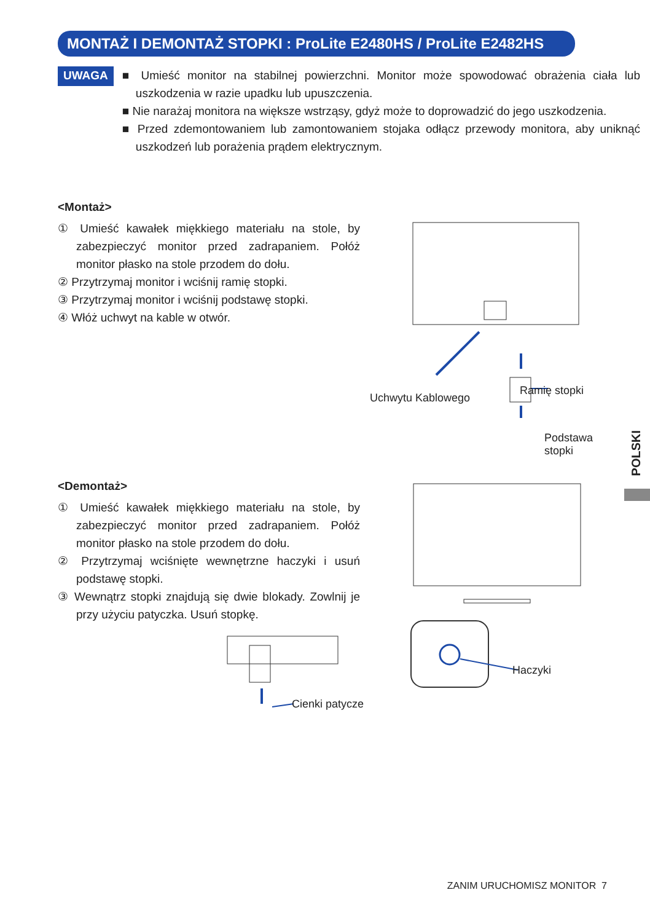MONTAŻ I DEMONTAŻ STOPKI : ProLite E2480HS / ProLite E2482HS
UWAGA
■ Umieść monitor na stabilnej powierzchni. Monitor może spowodować obrażenia ciała lub uszkodzenia w razie upadku lub upuszczenia.
■ Nie narażaj monitora na większe wstrząsy, gdyż może to doprowadzić do jego uszkodzenia.
■ Przed zdemontowaniem lub zamontowaniem stojaka odłącz przewody monitora, aby uniknąć uszkodzeń lub porażenia prądem elektrycznym.
<Montaż>
① Umieść kawałek miękkiego materiału na stole, by zabezpieczyć monitor przed zadrapaniem. Połóż monitor płasko na stole przodem do dołu.
② Przytrzymaj monitor i wciśnij ramię stopki.
③ Przytrzymaj monitor i wciśnij podstawę stopki.
④ Włóż uchwyt na kable w otwór.
Uchwytu Kablowego
Ramię stopki
Podstawa
stopki
<Demontaż>
① Umieść kawałek miękkiego materiału na stole, by zabezpieczyć monitor przed zadrapaniem. Połóż monitor płasko na stole przodem do dołu.
② Przytrzymaj wciśnięte wewnętrzne haczyki i usuń podstawę stopki.
③ Wewnątrz stopki znajdują się dwie blokady. Zowlnij je przy użyciu patyczka. Usuń stopkę.
Haczyki
Cienki patycze
POLSKI
ZANIM URUCHOMISZ MONITOR 7